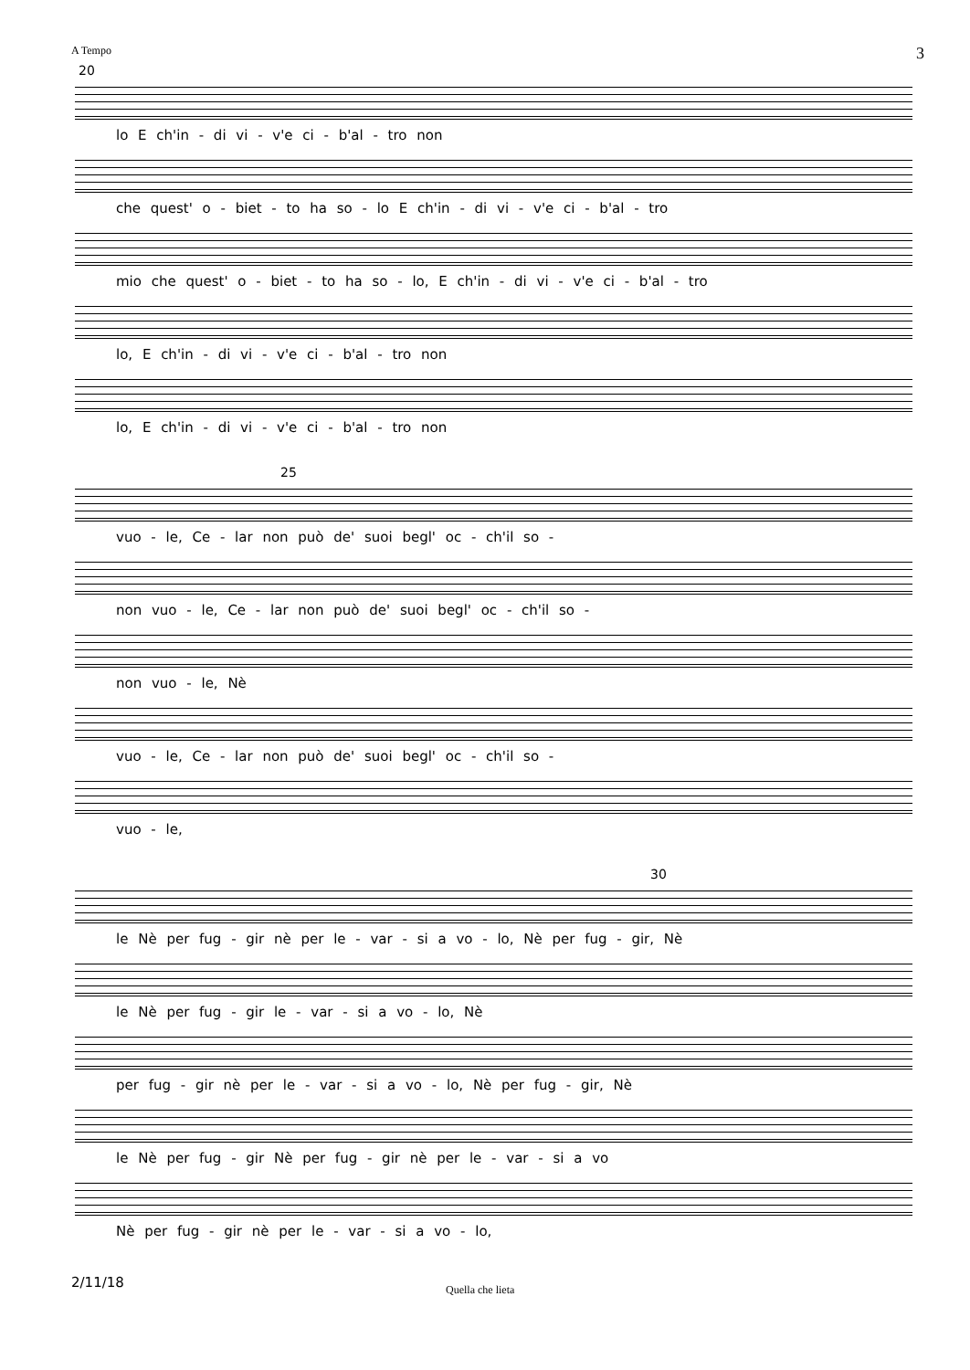A Tempo 3
20
lo E ch'in - di vi - v'e ci - b'al - tro non
che quest' o - biet - to ha so - lo E ch'in - di vi - v'e ci - b'al - tro
mio che quest' o - biet - to ha so - lo, E ch'in - di vi - v'e ci - b'al - tro
lo, E ch'in - di vi - v'e ci - b'al - tro non
lo, E ch'in - di vi - v'e ci - b'al - tro non
25
vuo - le, Ce - lar non può de' suoi begl' oc - ch'il so -
non vuo - le, Ce - lar non può de' suoi begl' oc - ch'il so -
non vuo - le, Nè
vuo - le, Ce - lar non può de' suoi begl' oc - ch'il so -
vuo - le,
30
le Nè per fug - gir nè per le - var - si a vo - lo, Nè per fug - gir, Nè
le Nè per fug - gir le - var - si a vo - lo, Nè
per fug - gir nè per le - var - si a vo - lo, Nè per fug - gir, Nè
le Nè per fug - gir Nè per fug - gir nè per le - var - si a vo
Nè per fug - gir nè per le - var - si a vo - lo,
2/11/18 Quella che lieta